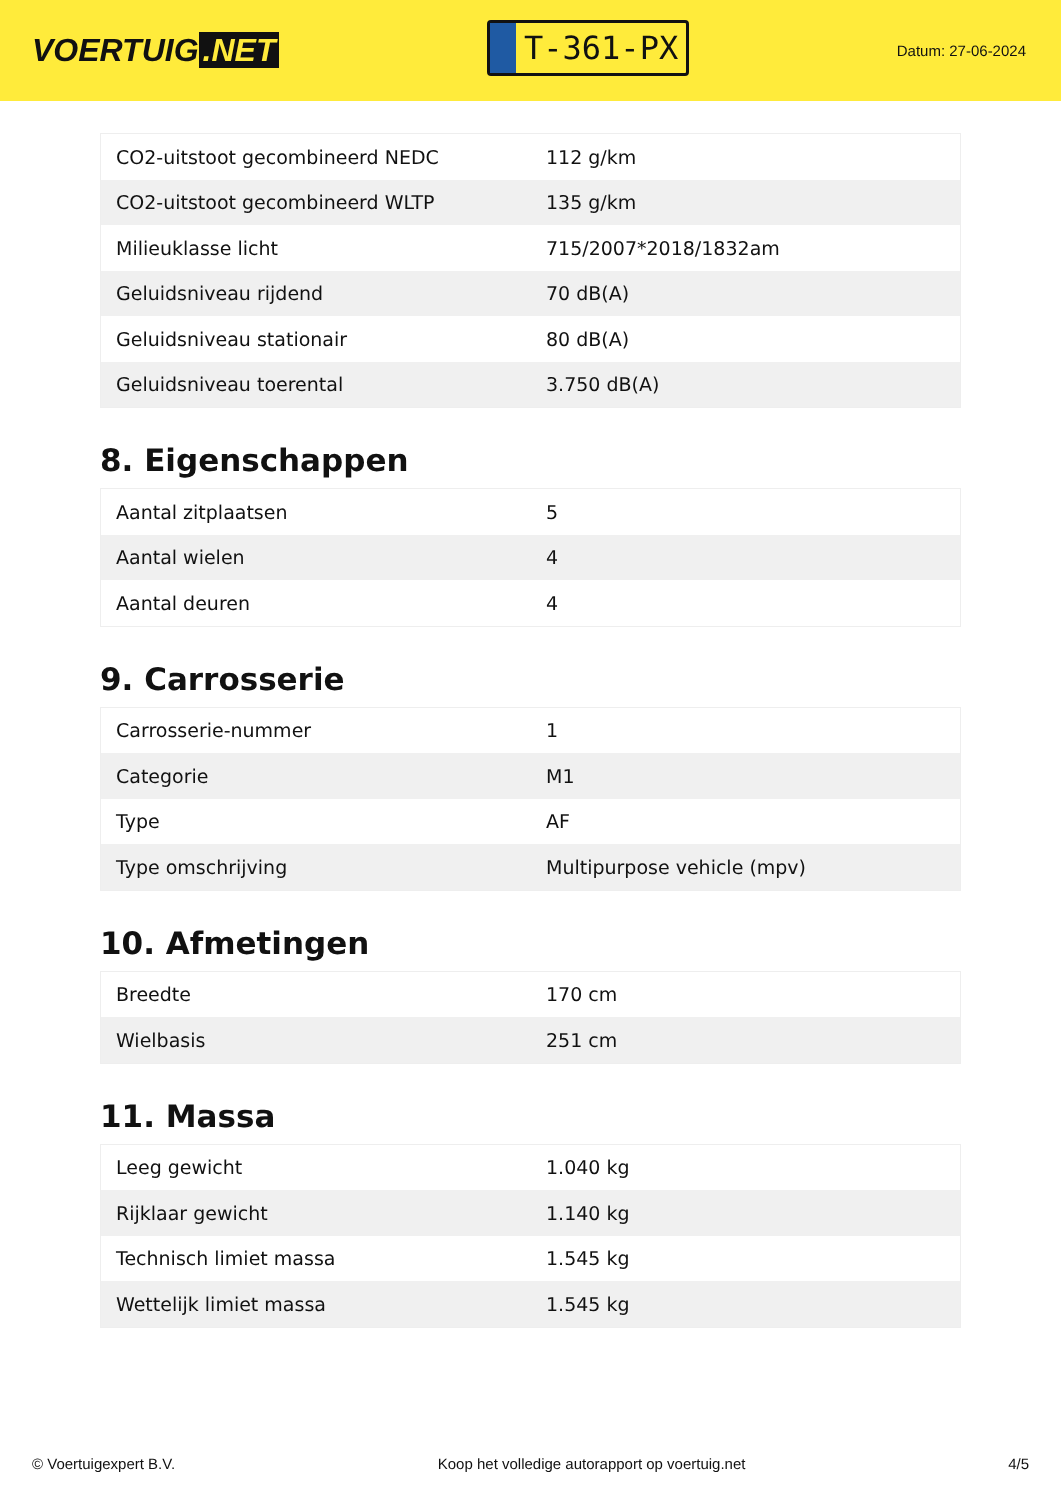VOERTUIG.NET
T-361-PX
Datum: 27-06-2024
| CO2-uitstoot gecombineerd NEDC | 112 g/km |
| CO2-uitstoot gecombineerd WLTP | 135 g/km |
| Milieuklasse licht | 715/2007*2018/1832am |
| Geluidsniveau rijdend | 70 dB(A) |
| Geluidsniveau stationair | 80 dB(A) |
| Geluidsniveau toerental | 3.750 dB(A) |
8. Eigenschappen
| Aantal zitplaatsen | 5 |
| Aantal wielen | 4 |
| Aantal deuren | 4 |
9. Carrosserie
| Carrosserie-nummer | 1 |
| Categorie | M1 |
| Type | AF |
| Type omschrijving | Multipurpose vehicle (mpv) |
10. Afmetingen
| Breedte | 170 cm |
| Wielbasis | 251 cm |
11. Massa
| Leeg gewicht | 1.040 kg |
| Rijklaar gewicht | 1.140 kg |
| Technisch limiet massa | 1.545 kg |
| Wettelijk limiet massa | 1.545 kg |
© Voertuigexpert B.V. Koop het volledige autorapport op voertuig.net 4/5